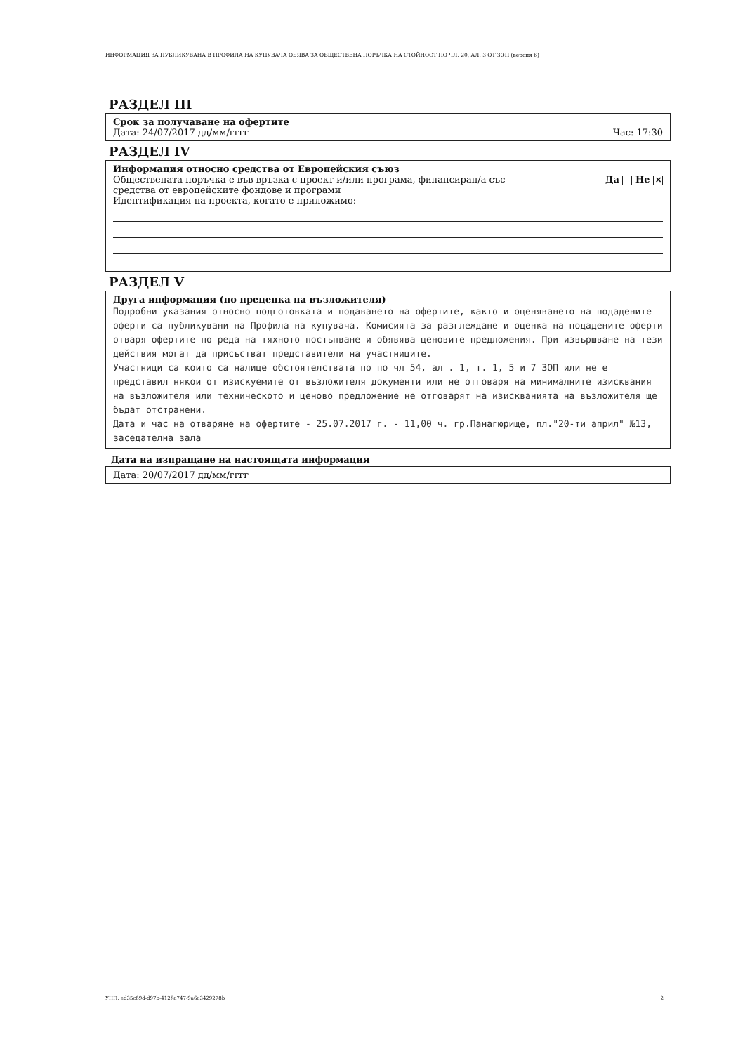ИНФОРМАЦИЯ ЗА ПУБЛИКУВАНА В ПРОФИЛА НА КУПУВАЧА ОБЯВА ЗА ОБЩЕСТВЕНА ПОРЪЧКА НА СТОЙНОСТ ПО ЧЛ. 20, АЛ. 3 ОТ ЗОП (версия 6)
РАЗДЕЛ III
Срок за получаване на офертите
Дата: 24/07/2017 дд/мм/гггг Час: 17:30
РАЗДЕЛ IV
Информация относно средства от Европейския съюз
Обществената поръчка е във връзка с проект и/или програма, финансиран/а със
средства от европейските фондове и програми Да Не ✕
Идентификация на проекта, когато е приложимо:
РАЗДЕЛ V
Друга информация (по преценка на възложителя)
Подробни указания относно подготовката и подаването на офертите, както и оценяването на подадените оферти са публикувани на Профила на купувача. Комисията за разглеждане и оценка на подадените оферти отваря офертите по реда на тяхното постъпване и обявява ценовите предложения. При извършване на тези действия могат да присъстват представители на участниците.
Участници са които са налице обстоятелствата по по чл 54, ал . 1, т. 1, 5 и 7 ЗОП или не е представил някои от изискуемите от възложителя документи или не отговаря на минималните изисквания на възложителя или техническото и ценово предложение не отговарят на изискванията на възложителя ще бъдат отстранени.
Дата и час на отваряне на офертите - 25.07.2017 г. - 11,00 ч. гр.Панагюрище, пл."20-ти април" №13, заседателна зала
Дата на изпращане на настоящата информация
Дата: 20/07/2017 дд/мм/гггг
УНП: ed35c69d-d97b-412f-a747-9a6a3429278b 2